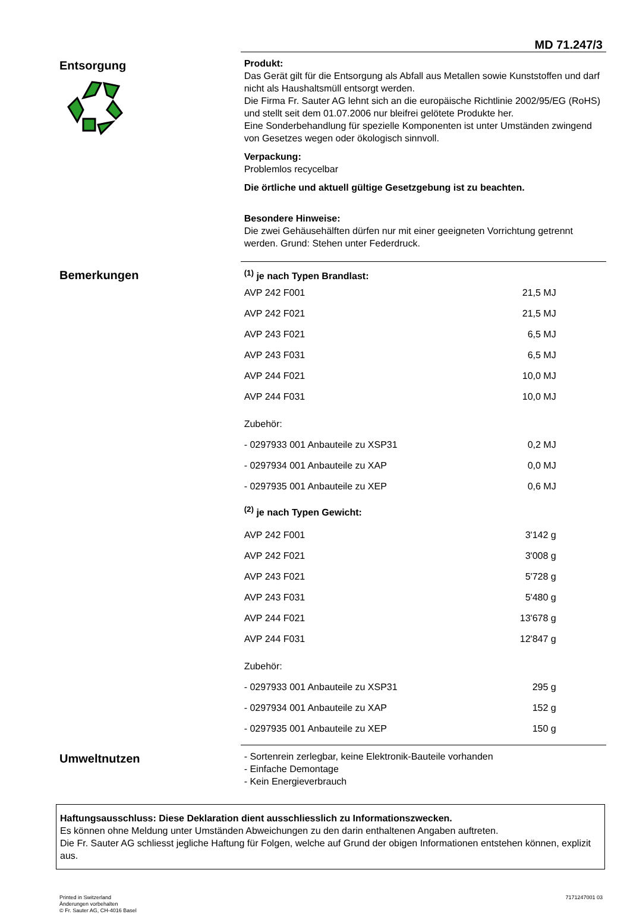MD 71.247/3
Entsorgung
Produkt:
Das Gerät gilt für die Entsorgung als Abfall aus Metallen sowie Kunststoffen und darf nicht als Haushaltsmüll entsorgt werden.
Die Firma Fr. Sauter AG lehnt sich an die europäische Richtlinie 2002/95/EG (RoHS) und stellt seit dem 01.07.2006 nur bleifrei gelötete Produkte her.
Eine Sonderbehandlung für spezielle Komponenten ist unter Umständen zwingend von Gesetzes wegen oder ökologisch sinnvoll.
Verpackung:
Problemlos recycelbar
Die örtliche und aktuell gültige Gesetzgebung ist zu beachten.
Besondere Hinweise:
Die zwei Gehäusehälften dürfen nur mit einer geeigneten Vorrichtung getrennt werden. Grund: Stehen unter Federdruck.
Bemerkungen
<sup>(1)</sup> je nach Typen Brandlast:
| AVP 242 F001 | 21,5 MJ |
| AVP 242 F021 | 21,5 MJ |
| AVP 243 F021 | 6,5 MJ |
| AVP 243 F031 | 6,5 MJ |
| AVP 244 F021 | 10,0 MJ |
| AVP 244 F031 | 10,0 MJ |
| Zubehör: | |
| - 0297933 001 Anbauteile zu XSP31 | 0,2 MJ |
| - 0297934 001 Anbauteile zu XAP | 0,0 MJ |
| - 0297935 001 Anbauteile zu XEP | 0,6 MJ |
<sup>(2)</sup> je nach Typen Gewicht:
| AVP 242 F001 | 3'142 g |
| AVP 242 F021 | 3'008 g |
| AVP 243 F021 | 5'728 g |
| AVP 243 F031 | 5'480 g |
| AVP 244 F021 | 13'678 g |
| AVP 244 F031 | 12'847 g |
| Zubehör: | |
| - 0297933 001 Anbauteile zu XSP31 | 295 g |
| - 0297934 001 Anbauteile zu XAP | 152 g |
| - 0297935 001 Anbauteile zu XEP | 150 g |
Umweltnutzen
- Sortenrein zerlegbar, keine Elektronik-Bauteile vorhanden
- Einfache Demontage
- Kein Energieverbrauch
Haftungsausschluss: Diese Deklaration dient ausschliesslich zu Informationszwecken.
Es können ohne Meldung unter Umständen Abweichungen zu den darin enthaltenen Angaben auftreten.
Die Fr. Sauter AG schliesst jegliche Haftung für Folgen, welche auf Grund der obigen Informationen entstehen können, explizit aus.
Printed in Switzerland
Änderungen vorbehalten
© Fr. Sauter AG, CH-4016 Basel
7171247001 03